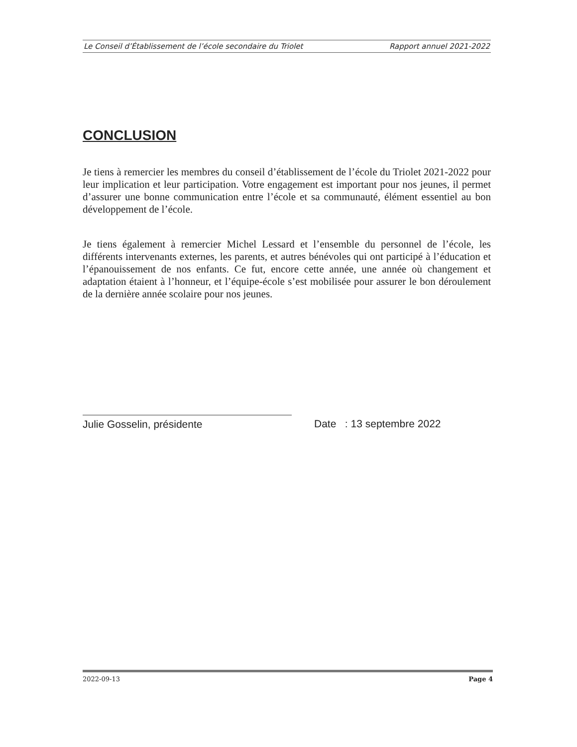Le Conseil d’Établissement de l’école secondaire du Triolet Rapport annuel 2021-2022
CONCLUSION
Je tiens à remercier les membres du conseil d’établissement de l’école du Triolet 2021-2022 pour leur implication et leur participation. Votre engagement est important pour nos jeunes, il permet d’assurer une bonne communication entre l’école et sa communauté, élément essentiel au bon développement de l’école.
Je tiens également à remercier Michel Lessard et l’ensemble du personnel de l’école, les différents intervenants externes, les parents, et autres bénévoles qui ont participé à l’éducation et l’épanouissement de nos enfants. Ce fut, encore cette année, une année où changement et adaptation étaient à l’honneur, et l’équipe-école s’est mobilisée pour assurer le bon déroulement de la dernière année scolaire pour nos jeunes.
Julie Gosselin, présidente Date : 13 septembre 2022
2022-09-13 Page 4